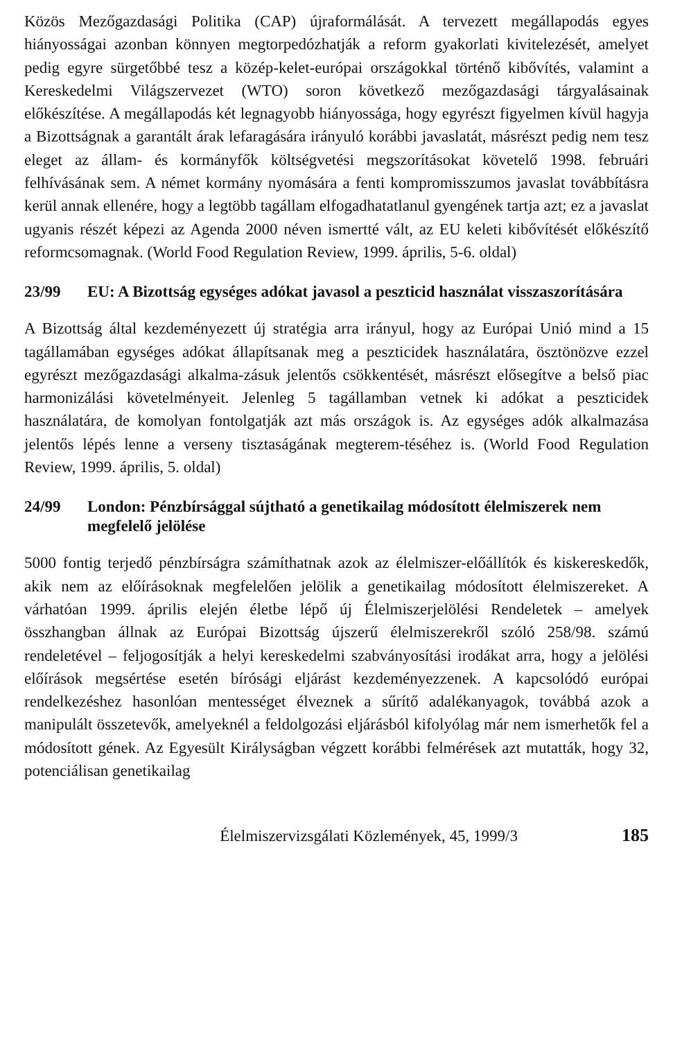Közös Mezőgazdasági Politika (CAP) újraformálását. A tervezett megállapodás egyes hiányosságai azonban könnyen megtorpedózhatják a reform gyakorlati kivitelezését, amelyet pedig egyre sürgetőbbé tesz a közép-kelet-európai országokkal történő kibővítés, valamint a Kereskedelmi Világszervezet (WTO) soron következő mezőgazdasági tárgyalásainak előkészítése. A megállapodás két legnagyobb hiányossága, hogy egyrészt figyelmen kívül hagyja a Bizottságnak a garantált árak lefaragására irányuló korábbi javaslatát, másrészt pedig nem tesz eleget az állam- és kormányfők költségvetési megszorításokat követelő 1998. februári felhívásának sem. A német kormány nyomására a fenti kompromisszumos javaslat továbbításra kerül annak ellenére, hogy a legtöbb tagállam elfogadhatatlanul gyengének tartja azt; ez a javaslat ugyanis részét képezi az Agenda 2000 néven ismertté vált, az EU keleti kibővítését előkészítő reformcsomagnak. (World Food Regulation Review, 1999. április, 5-6. oldal)
23/99 EU: A Bizottság egységes adókat javasol a peszticid használat visszaszorítására
A Bizottság által kezdeményezett új stratégia arra irányul, hogy az Európai Unió mind a 15 tagállamában egységes adókat állapítsanak meg a peszticidek használatára, ösztönözve ezzel egyrészt mezőgazdasági alkalma-zásuk jelentős csökkentését, másrészt elősegítve a belső piac harmonizálási követelményeit. Jelenleg 5 tagállamban vetnek ki adókat a peszticidek használatára, de komolyan fontolgatják azt más országok is. Az egységes adók alkalmazása jelentős lépés lenne a verseny tisztaságának megterem-téséhez is. (World Food Regulation Review, 1999. április, 5. oldal)
24/99 London: Pénzbírsággal sújtható a genetikailag módosított élelmiszerek nem megfelelő jelölése
5000 fontig terjedő pénzbírságra számíthatnak azok az élelmiszer-előállítók és kiskereskedők, akik nem az előírásoknak megfelelően jelölik a genetikailag módosított élelmiszereket. A várhatóan 1999. április elején életbe lépő új Élelmiszerjelölési Rendeletek – amelyek összhangban állnak az Európai Bizottság újszerű élelmiszerekről szóló 258/98. számú rendeletével – feljogosítják a helyi kereskedelmi szabványosítási irodákat arra, hogy a jelölési előírások megsértése esetén bírósági eljárást kezdeményezzenek. A kapcsolódó európai rendelkezéshez hasonlóan mentességet élveznek a sűrítő adalékanyagok, továbbá azok a manipulált összetevők, amelyeknél a feldolgozási eljárásból kifolyólag már nem ismerhetők fel a módosított gének. Az Egyesült Királyságban végzett korábbi felmérések azt mutatták, hogy 32, potenciálisan genetikailag
Élelmiszervizsgálati Közlemények, 45, 1999/3 185